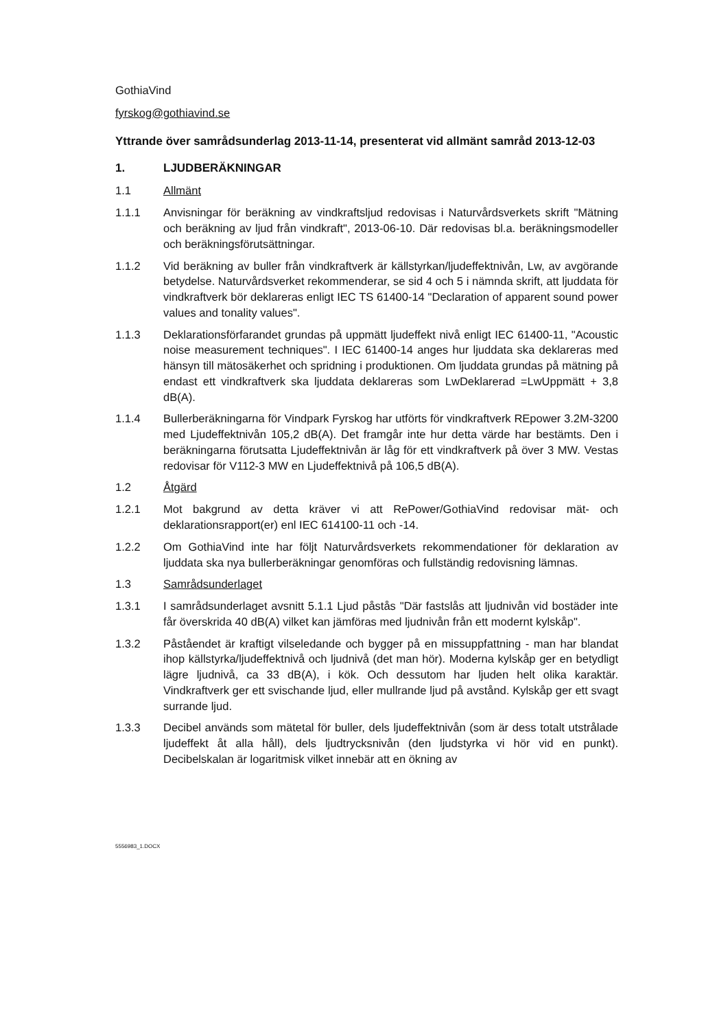GothiaVind
fyrskog@gothiavind.se
Yttrande över samrådsunderlag 2013-11-14, presenterat vid allmänt samråd 2013-12-03
1. LJUDBERÄKNINGAR
1.1 Allmänt
1.1.1 Anvisningar för beräkning av vindkraftsljud redovisas i Naturvårdsverkets skrift "Mätning och beräkning av ljud från vindkraft", 2013-06-10. Där redovisas bl.a. beräkningsmodeller och beräkningsförutsättningar.
1.1.2 Vid beräkning av buller från vindkraftverk är källstyrkan/ljudeffektnivån, Lw, av avgörande betydelse. Naturvårdsverket rekommenderar, se sid 4 och 5 i nämnda skrift, att ljuddata för vindkraftverk bör deklareras enligt IEC TS 61400-14 "Declaration of apparent sound power values and tonality values".
1.1.3 Deklarationsförfarandet grundas på uppmätt ljudeffekt nivå enligt IEC 61400-11, "Acoustic noise measurement techniques". I IEC 61400-14 anges hur ljuddata ska deklareras med hänsyn till mätosäkerhet och spridning i produktionen. Om ljuddata grundas på mätning på endast ett vindkraftverk ska ljuddata deklareras som LwDeklarerad =LwUppmätt + 3,8 dB(A).
1.1.4 Bullerberäkningarna för Vindpark Fyrskog har utförts för vindkraftverk REpower 3.2M-3200 med Ljudeffektnivån 105,2 dB(A). Det framgår inte hur detta värde har bestämts. Den i beräkningarna förutsatta Ljudeffektnivån är låg för ett vindkraftverk på över 3 MW. Vestas redovisar för V112-3 MW en Ljudeffektnivå på 106,5 dB(A).
1.2 Åtgärd
1.2.1 Mot bakgrund av detta kräver vi att RePower/GothiaVind redovisar mät- och deklarationsrapport(er) enl IEC 614100-11 och -14.
1.2.2 Om GothiaVind inte har följt Naturvårdsverkets rekommendationer för deklaration av ljuddata ska nya bullerberäkningar genomföras och fullständig redovisning lämnas.
1.3 Samrådsunderlaget
1.3.1 I samrådsunderlaget avsnitt 5.1.1 Ljud påstås "Där fastslås att ljudnivån vid bostäder inte får överskrida 40 dB(A) vilket kan jämföras med ljudnivån från ett modernt kylskåp".
1.3.2 Påståendet är kraftigt vilseledande och bygger på en missuppfattning - man har blandat ihop källstyrka/ljudeffektnivå och ljudnivå (det man hör). Moderna kylskåp ger en betydligt lägre ljudnivå, ca 33 dB(A), i kök. Och dessutom har ljuden helt olika karaktär. Vindkraftverk ger ett svischande ljud, eller mullrande ljud på avstånd. Kylskåp ger ett svagt surrande ljud.
1.3.3 Decibel används som mätetal för buller, dels ljudeffektnivån (som är dess totalt utstrålade ljudeffekt åt alla håll), dels ljudtrycksnivån (den ljudstyrka vi hör vid en punkt). Decibelskalan är logaritmisk vilket innebär att en ökning av
5556983_1.DOCX